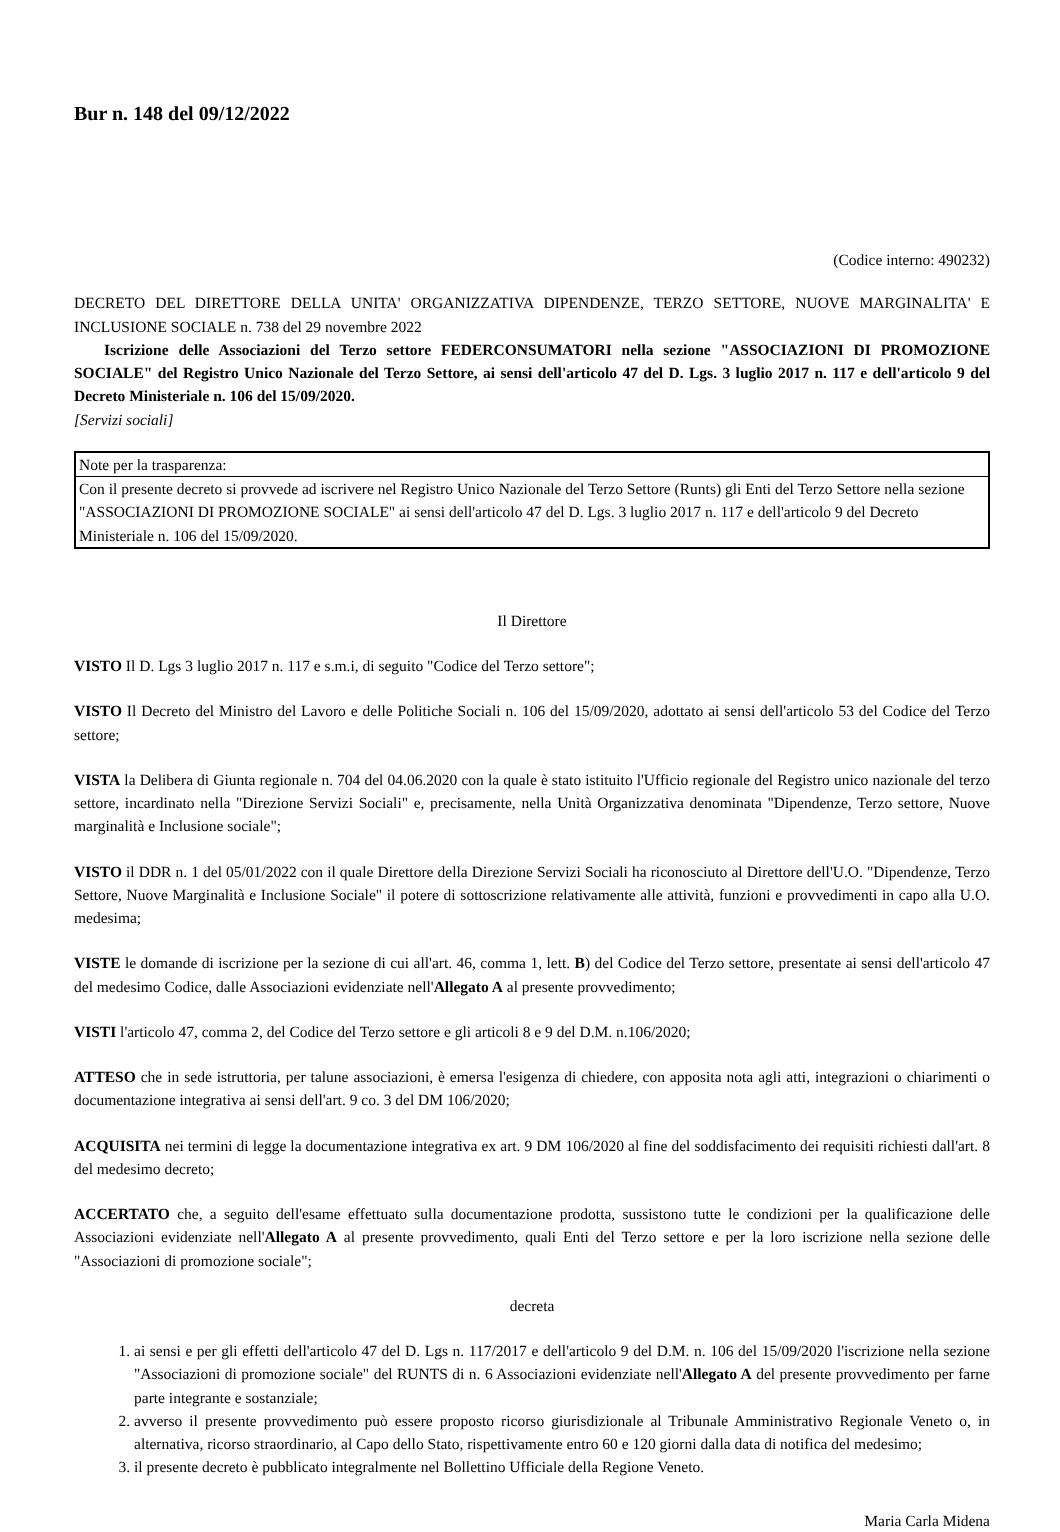Bur n. 148 del 09/12/2022
(Codice interno: 490232)
DECRETO DEL DIRETTORE DELLA UNITA' ORGANIZZATIVA DIPENDENZE, TERZO SETTORE, NUOVE MARGINALITA' E INCLUSIONE SOCIALE n. 738 del 29 novembre 2022
Iscrizione delle Associazioni del Terzo settore FEDERCONSUMATORI nella sezione "ASSOCIAZIONI DI PROMOZIONE SOCIALE" del Registro Unico Nazionale del Terzo Settore, ai sensi dell'articolo 47 del D. Lgs. 3 luglio 2017 n. 117 e dell'articolo 9 del Decreto Ministeriale n. 106 del 15/09/2020.
[Servizi sociali]
| Note per la trasparenza: |
| Con il presente decreto si provvede ad iscrivere nel Registro Unico Nazionale del Terzo Settore (Runts) gli Enti del Terzo Settore nella sezione "ASSOCIAZIONI DI PROMOZIONE SOCIALE" ai sensi dell'articolo 47 del D. Lgs. 3 luglio 2017 n. 117 e dell'articolo 9 del Decreto Ministeriale n. 106 del 15/09/2020. |
Il Direttore
VISTO Il D. Lgs 3 luglio 2017 n. 117 e s.m.i, di seguito "Codice del Terzo settore";
VISTO Il Decreto del Ministro del Lavoro e delle Politiche Sociali n. 106 del 15/09/2020, adottato ai sensi dell'articolo 53 del Codice del Terzo settore;
VISTA la Delibera di Giunta regionale n. 704 del 04.06.2020 con la quale è stato istituito l'Ufficio regionale del Registro unico nazionale del terzo settore, incardinato nella "Direzione Servizi Sociali" e, precisamente, nella Unità Organizzativa denominata "Dipendenze, Terzo settore, Nuove marginalità e Inclusione sociale";
VISTO il DDR n. 1 del 05/01/2022 con il quale Direttore della Direzione Servizi Sociali ha riconosciuto al Direttore dell'U.O. "Dipendenze, Terzo Settore, Nuove Marginalità e Inclusione Sociale" il potere di sottoscrizione relativamente alle attività, funzioni e provvedimenti in capo alla U.O. medesima;
VISTE le domande di iscrizione per la sezione di cui all'art. 46, comma 1, lett. B) del Codice del Terzo settore, presentate ai sensi dell'articolo 47 del medesimo Codice, dalle Associazioni evidenziate nell'Allegato A al presente provvedimento;
VISTI l'articolo 47, comma 2, del Codice del Terzo settore e gli articoli 8 e 9 del D.M. n.106/2020;
ATTESO che in sede istruttoria, per talune associazioni, è emersa l'esigenza di chiedere, con apposita nota agli atti, integrazioni o chiarimenti o documentazione integrativa ai sensi dell'art. 9 co. 3 del DM 106/2020;
ACQUISITA nei termini di legge la documentazione integrativa ex art. 9 DM 106/2020 al fine del soddisfacimento dei requisiti richiesti dall'art. 8 del medesimo decreto;
ACCERTATO che, a seguito dell'esame effettuato sulla documentazione prodotta, sussistono tutte le condizioni per la qualificazione delle Associazioni evidenziate nell'Allegato A al presente provvedimento, quali Enti del Terzo settore e per la loro iscrizione nella sezione delle "Associazioni di promozione sociale";
decreta
1. ai sensi e per gli effetti dell'articolo 47 del D. Lgs n. 117/2017 e dell'articolo 9 del D.M. n. 106 del 15/09/2020 l'iscrizione nella sezione "Associazioni di promozione sociale" del RUNTS di n. 6 Associazioni evidenziate nell'Allegato A del presente provvedimento per farne parte integrante e sostanziale;
2. avverso il presente provvedimento può essere proposto ricorso giurisdizionale al Tribunale Amministrativo Regionale Veneto o, in alternativa, ricorso straordinario, al Capo dello Stato, rispettivamente entro 60 e 120 giorni dalla data di notifica del medesimo;
3. il presente decreto è pubblicato integralmente nel Bollettino Ufficiale della Regione Veneto.
Maria Carla Midena